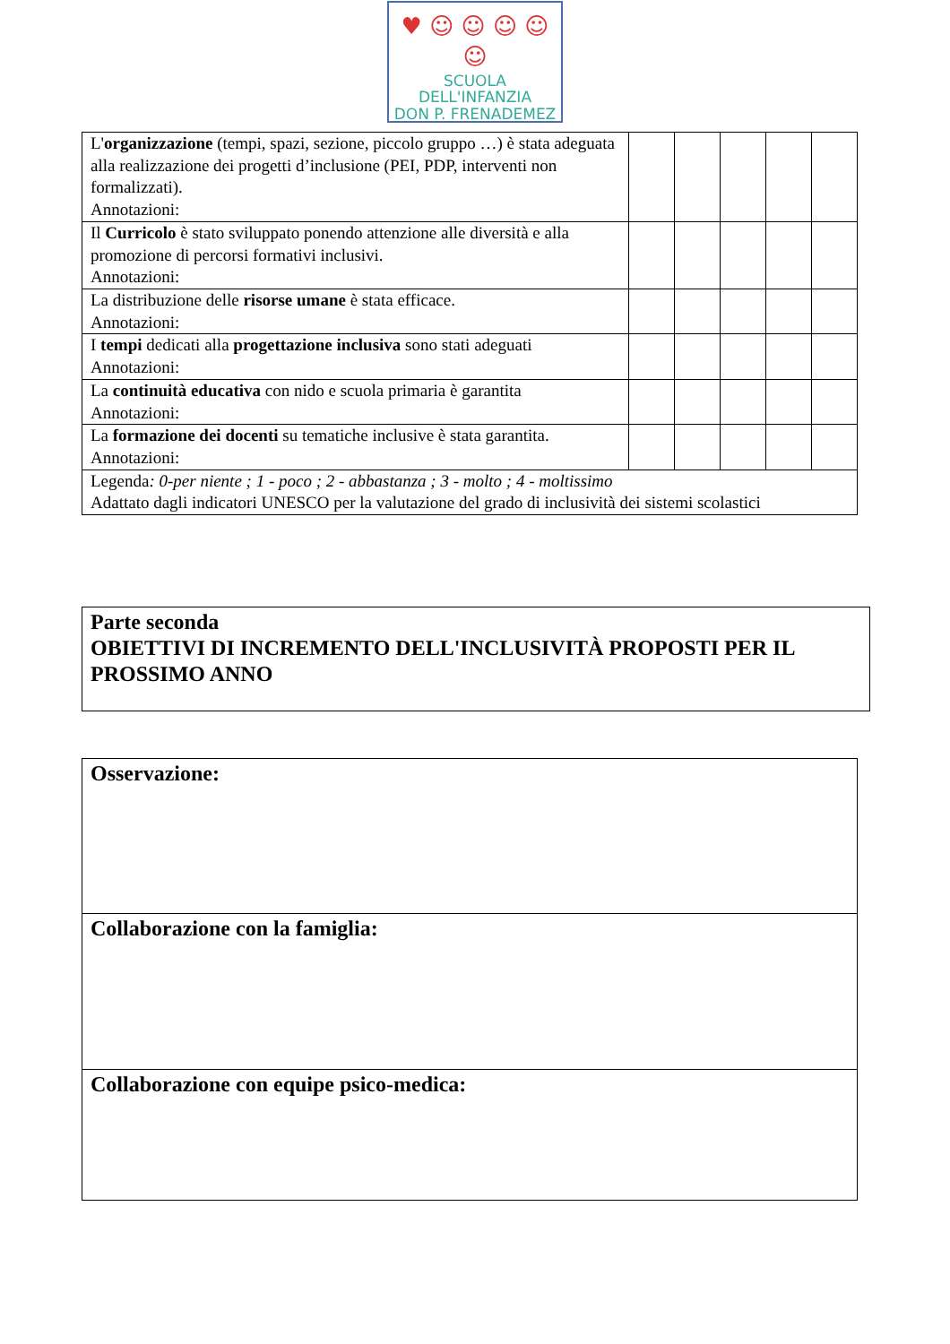♥ ☺ ☺ ☺ ☺ ☺
SCUOLA DELL'INFANZIA
DON P. FRENADEMEZ
| L' organizzazione (tempi, spazi, sezione, piccolo gruppo …) è stata adeguata alla realizzazione dei progetti d’inclusione (PEI, PDP, interventi non formalizzati). Annotazioni: | | | | | |
| Il Curricolo è stato sviluppato ponendo attenzione alle diversità e alla promozione di percorsi formativi inclusivi. Annotazioni: | | | | | |
| La distribuzione delle risorse umane è stata efficace. Annotazioni: | | | | | |
| I tempi dedicati alla progettazione inclusiva sono stati adeguati Annotazioni: | | | | | |
| La continuità educativa con nido e scuola primaria è garantita Annotazioni: | | | | | |
| La formazione dei docenti su tematiche inclusive è stata garantita. Annotazioni: | | | | | |
| Legenda : 0-per niente ; 1 - poco ; 2 - abbastanza ; 3 - molto ; 4 - moltissimo Adattato dagli indicatori UNESCO per la valutazione del grado di inclusività dei sistemi scolastici | | | | | |
Parte seconda
OBIETTIVI DI INCREMENTO DELL'INCLUSIVITÀ PROPOSTI PER IL PROSSIMO ANNO
Osservazione:
Collaborazione con la famiglia:
Collaborazione con equipe psico-medica: